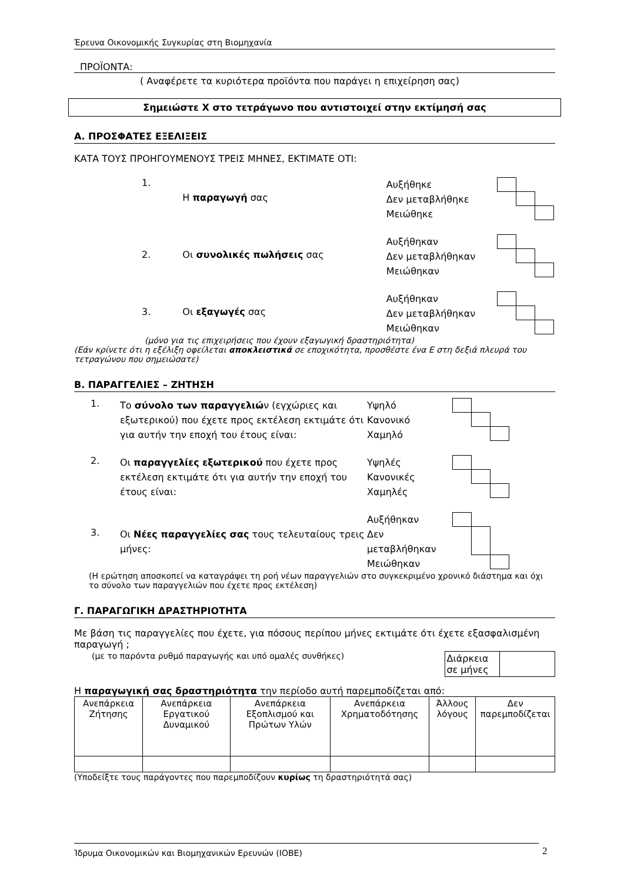Έρευνα Οικονομικής Συγκυρίας στη Βιομηχανία
ΠΡΟΪΟΝΤΑ:
( Αναφέρετε τα κυριότερα προϊόντα που παράγει η επιχείρηση σας)
Σημειώστε Χ στο τετράγωνο που αντιστοιχεί στην εκτίμησή σας
Α. ΠΡΟΣΦΑΤΕΣ ΕΞΕΛΙΞΕΙΣ
ΚΑΤΑ ΤΟΥΣ ΠΡΟΗΓΟΥΜΕΝΟΥΣ ΤΡΕΙΣ ΜΗΝΕΣ, ΕΚΤΙΜΑΤΕ ΟΤΙ:
1.
Η παραγωγή σας
Αυξήθηκε
Δεν μεταβλήθηκε
Μειώθηκε
2. Οι συνολικές πωλήσεις σας
Αυξήθηκαν
Δεν μεταβλήθηκαν
Μειώθηκαν
3. Οι εξαγωγές σας
Αυξήθηκαν
Δεν μεταβλήθηκαν
Μειώθηκαν
(μόνο για τις επιχειρήσεις που έχουν εξαγωγική δραστηριότητα)
(Εάν κρίνετε ότι η εξέλιξη οφείλεται αποκλειστικά σε εποχικότητα, προσθέστε ένα Ε στη δεξιά πλευρά του τετραγώνου που σημειώσατε)
Β. ΠΑΡΑΓΓΕΛΙΕΣ – ΖΗΤΗΣΗ
1.
Το σύνολο των παραγγελιών (εγχώριες και εξωτερικού) που έχετε προς εκτέλεση εκτιμάτε ότι για αυτήν την εποχή του έτους είναι:
Υψηλό
Κανονικό
Χαμηλό
2.
Οι παραγγελίες εξωτερικού που έχετε προς εκτέλεση εκτιμάτε ότι για αυτήν την εποχή του έτους είναι:
Υψηλές
Κανονικές
Χαμηλές
3.
Οι Νέες παραγγελίες σας τους τελευταίους τρεις μήνες:
Αυξήθηκαν
Δεν
μεταβλήθηκαν
Μειώθηκαν
(Η ερώτηση αποσκοπεί να καταγράψει τη ροή νέων παραγγελιών στο συγκεκριμένο χρονικό διάστημα και όχι το σύνολο των παραγγελιών που έχετε προς εκτέλεση)
Γ. ΠΑΡΑΓΩΓΙΚΗ ΔΡΑΣΤΗΡΙΟΤΗΤΑ
Με βάση τις παραγγελίες που έχετε, για πόσους περίπου μήνες εκτιμάτε ότι έχετε εξασφαλισμένη παραγωγή ;
(με το παρόντα ρυθμό παραγωγής και υπό ομαλές συνθήκες)
| Διάρκεια σε μήνες | |
Η παραγωγική σας δραστηριότητα την περίοδο αυτή παρεμποδίζεται από:
| Ανεπάρκεια Ζήτησης | Ανεπάρκεια Εργατικού Δυναμικού | Ανεπάρκεια Εξοπλισμού και Πρώτων Υλών | Ανεπάρκεια Χρηματοδότησης | Άλλους λόγους | Δεν παρεμποδίζεται |
(Υποδείξτε τους παράγοντες που παρεμποδίζουν κυρίως τη δραστηριότητά σας)
Ίδρυμα Οικονομικών και Βιομηχανικών Ερευνών (ΙΟΒΕ) 2